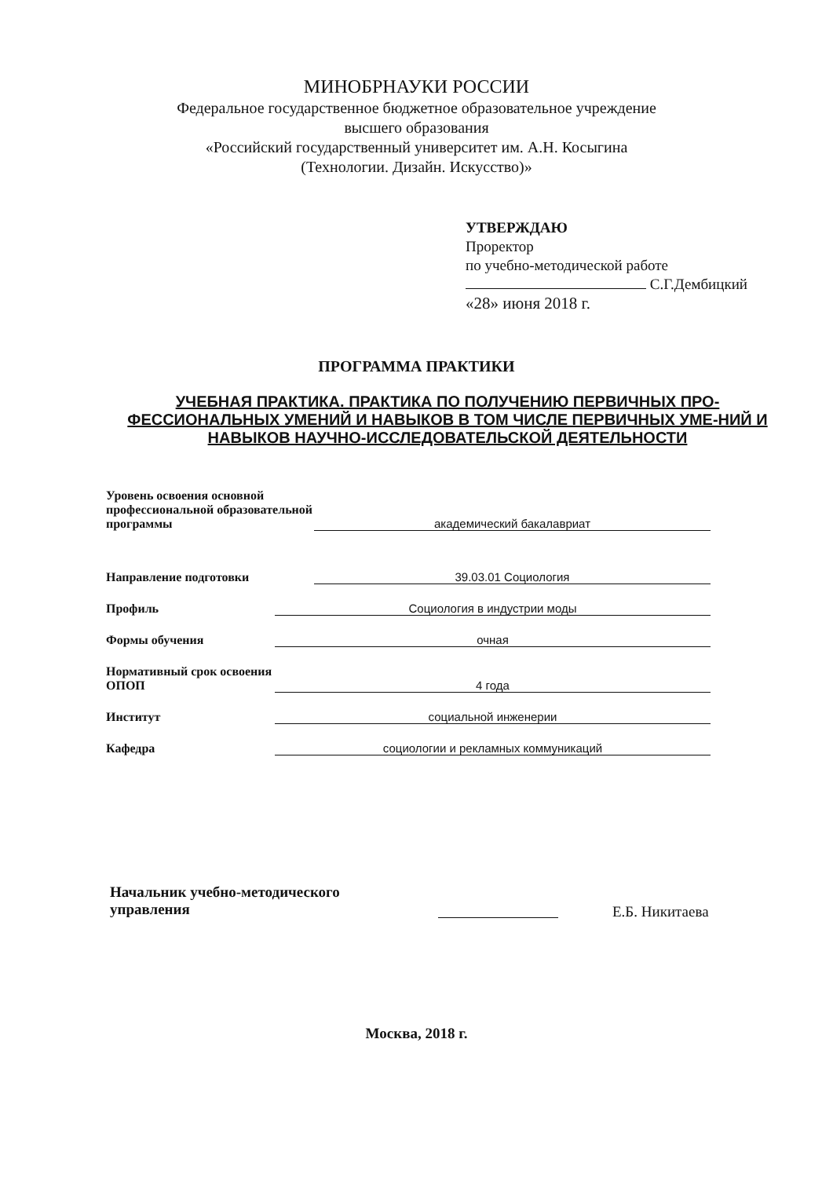МИНОБРНАУКИ РОССИИ
Федеральное государственное бюджетное образовательное учреждение
высшего образования
«Российский государственный университет им. А.Н. Косыгина
(Технологии. Дизайн. Искусство)»
УТВЕРЖДАЮ
Проректор
по учебно-методической работе
С.Г.Дембицкий
«28» июня 2018 г.
ПРОГРАММА ПРАКТИКИ
УЧЕБНАЯ ПРАКТИКА. ПРАКТИКА ПО ПОЛУЧЕНИЮ ПЕРВИЧНЫХ ПРО-ФЕССИОНАЛЬНЫХ УМЕНИЙ И НАВЫКОВ В ТОМ ЧИСЛЕ ПЕРВИЧНЫХ УМЕ-НИЙ И НАВЫКОВ НАУЧНО-ИССЛЕДОВАТЕЛЬСКОЙ ДЕЯТЕЛЬНОСТИ
Уровень освоения основной профессиональной образовательной программы
академический бакалавриат
Направление подготовки
39.03.01 Социология
Профиль
Социология в индустрии моды
Формы обучения
очная
Нормативный срок освоения ОПОП
4 года
Институт
социальной инженерии
Кафедра
социологии и рекламных коммуникаций
Начальник учебно-методического
управления
Е.Б. Никитаева
Москва, 2018 г.